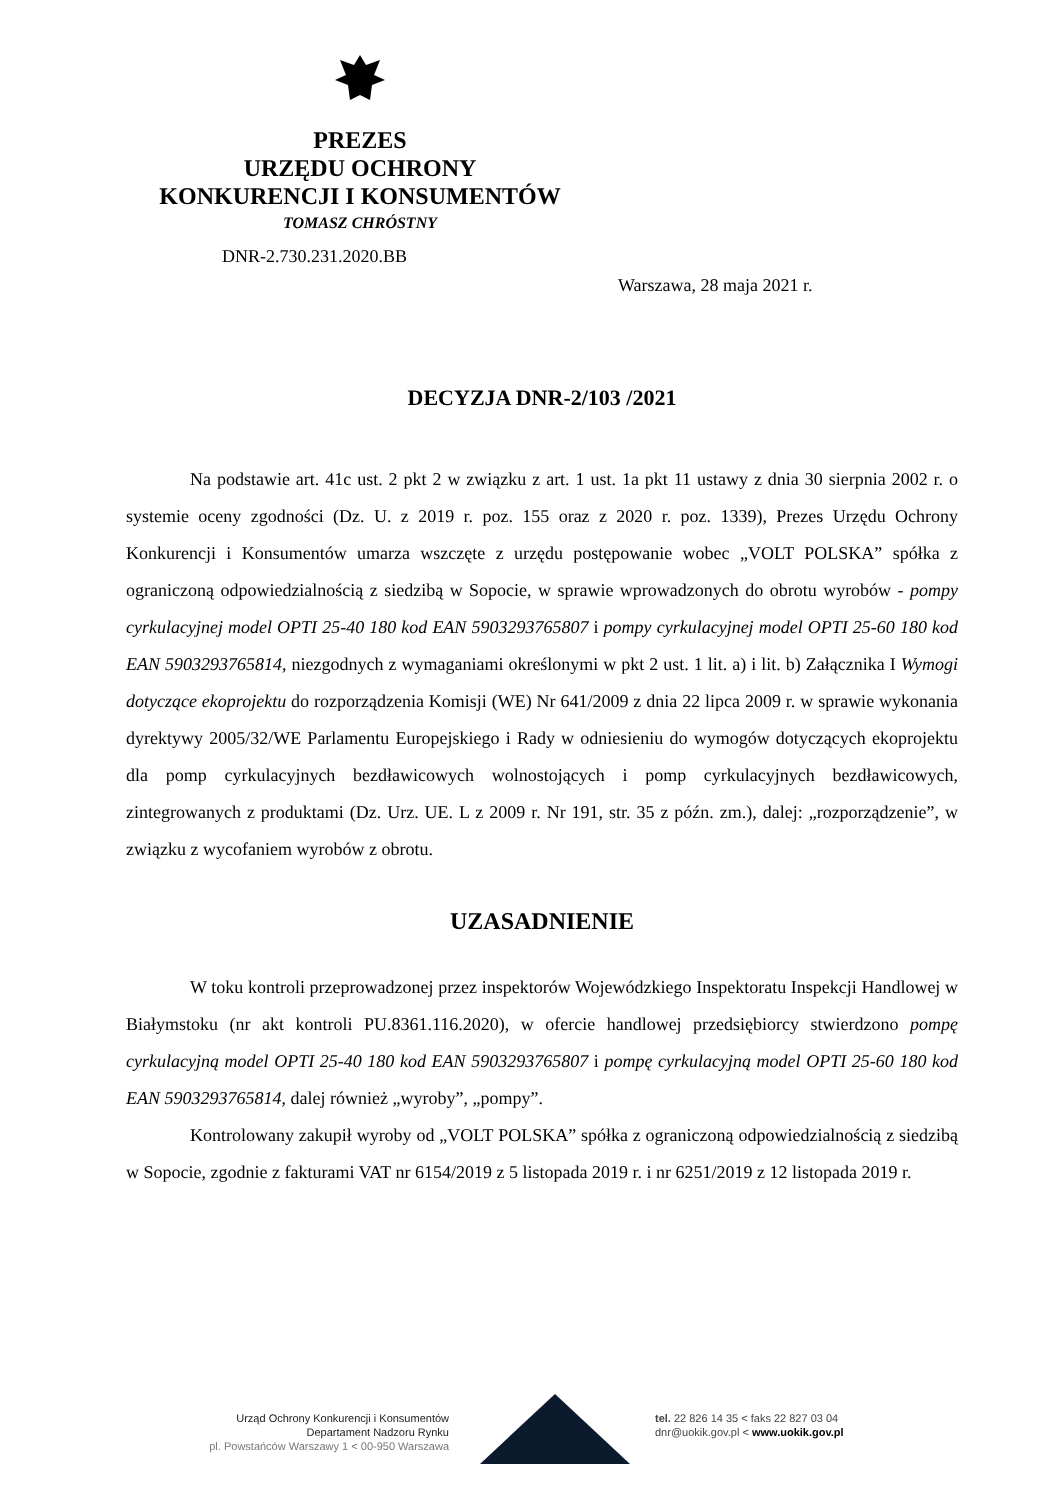PREZES
URZĘDU OCHRONY
KONKURENCJI I KONSUMENTÓW
TOMASZ CHRÓSTNY
DNR-2.730.231.2020.BB
Warszawa, 28 maja 2021 r.
DECYZJA DNR-2/103 /2021
Na podstawie art. 41c ust. 2 pkt 2 w związku z art. 1 ust. 1a pkt 11 ustawy z dnia 30 sierpnia 2002 r. o systemie oceny zgodności (Dz. U. z 2019 r. poz. 155 oraz z 2020 r. poz. 1339), Prezes Urzędu Ochrony Konkurencji i Konsumentów umarza wszczęte z urzędu postępowanie wobec „VOLT POLSKA” spółka z ograniczoną odpowiedzialnością z siedzibą w Sopocie, w sprawie wprowadzonych do obrotu wyrobów - pompy cyrkulacyjnej model OPTI 25-40 180 kod EAN 5903293765807 i pompy cyrkulacyjnej model OPTI 25-60 180 kod EAN 5903293765814, niezgodnych z wymaganiami określonymi w pkt 2 ust. 1 lit. a) i lit. b) Załącznika I Wymogi dotyczące ekoprojektu do rozporządzenia Komisji (WE) Nr 641/2009 z dnia 22 lipca 2009 r. w sprawie wykonania dyrektywy 2005/32/WE Parlamentu Europejskiego i Rady w odniesieniu do wymogów dotyczących ekoprojektu dla pomp cyrkulacyjnych bezdławicowych wolnostojących i pomp cyrkulacyjnych bezdławicowych, zintegrowanych z produktami (Dz. Urz. UE. L z 2009 r. Nr 191, str. 35 z późn. zm.), dalej: „rozporządzenie”, w związku z wycofaniem wyrobów z obrotu.
UZASADNIENIE
W toku kontroli przeprowadzonej przez inspektorów Wojewódzkiego Inspektoratu Inspekcji Handlowej w Białymstoku (nr akt kontroli PU.8361.116.2020), w ofercie handlowej przedsiębiorcy stwierdzono pompę cyrkulacyjną model OPTI 25-40 180 kod EAN 5903293765807 i pompę cyrkulacyjną model OPTI 25-60 180 kod EAN 5903293765814, dalej również „wyroby”, „pompy”.
Kontrolowany zakupił wyroby od „VOLT POLSKA” spółka z ograniczoną odpowiedzialnością z siedzibą w Sopocie, zgodnie z fakturami VAT nr 6154/2019 z 5 listopada 2019 r. i nr 6251/2019 z 12 listopada 2019 r.
Urząd Ochrony Konkurencji i Konsumentów
Departament Nadzoru Rynku
pl. Powstańców Warszawy 1 < 00-950 Warszawa
tel. 22 826 14 35 < faks 22 827 03 04
dnr@uokik.gov.pl < www.uokik.gov.pl